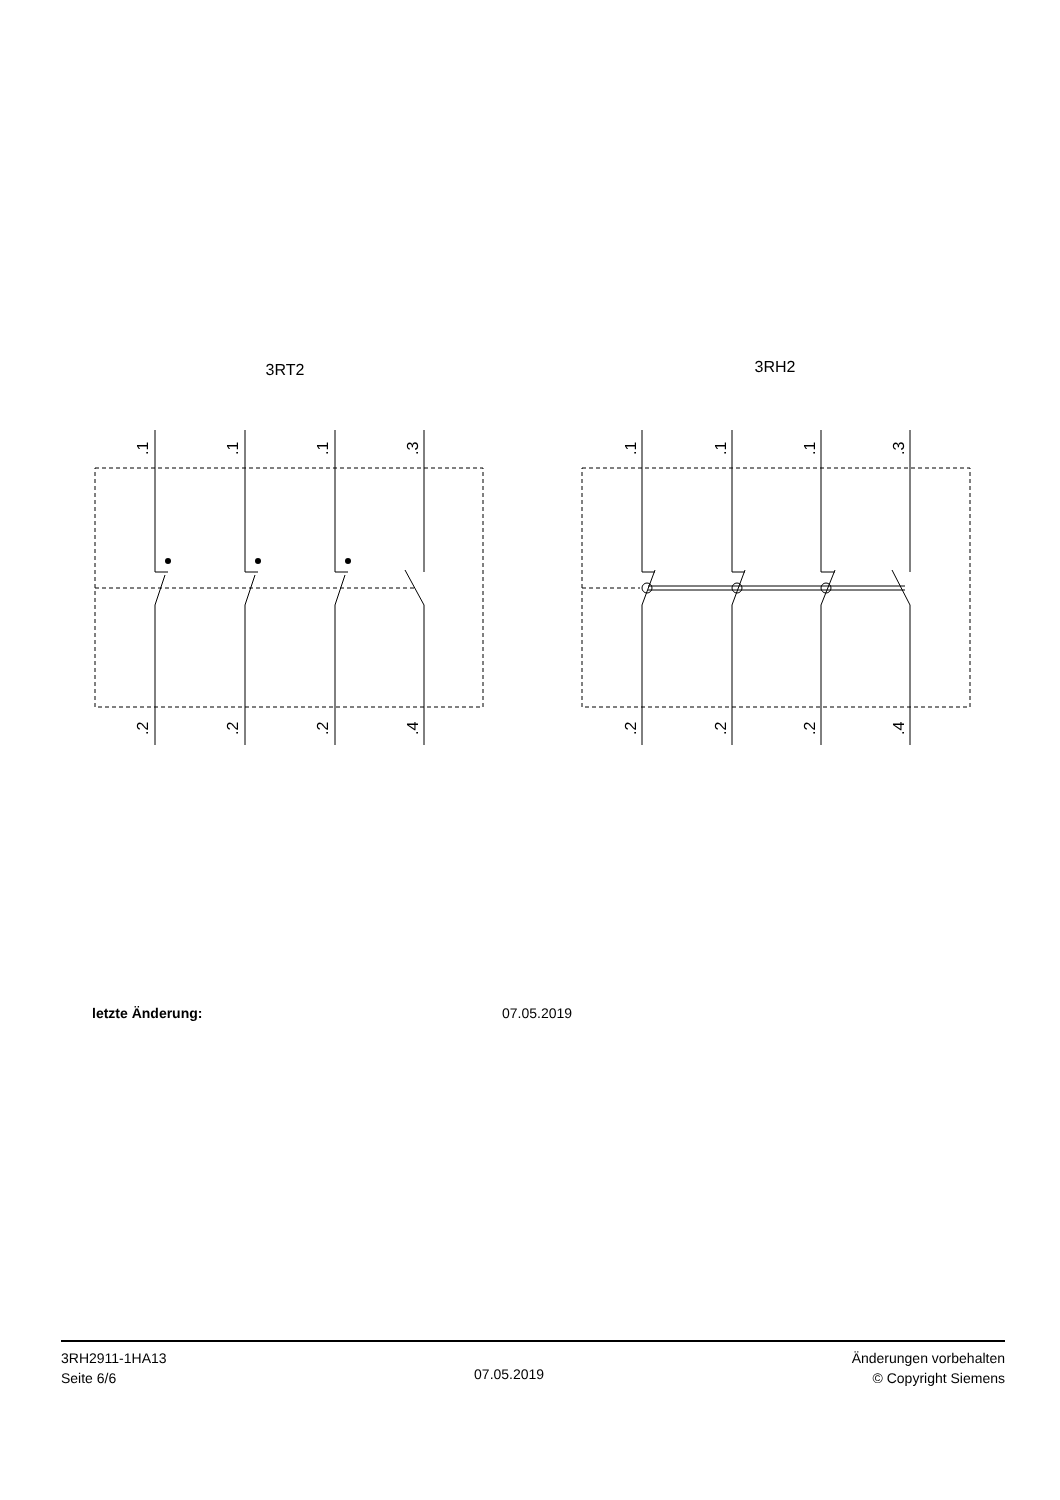3RT2
3RH2
.1
.1
.1
.3
.2
.2
.2
.4
.1
.1
.1
.3
.2
.2
.2
.4
letzte Änderung: 07.05.2019
3RH2911-1HA13
Seite 6/6
07.05.2019
Änderungen vorbehalten
© Copyright Siemens